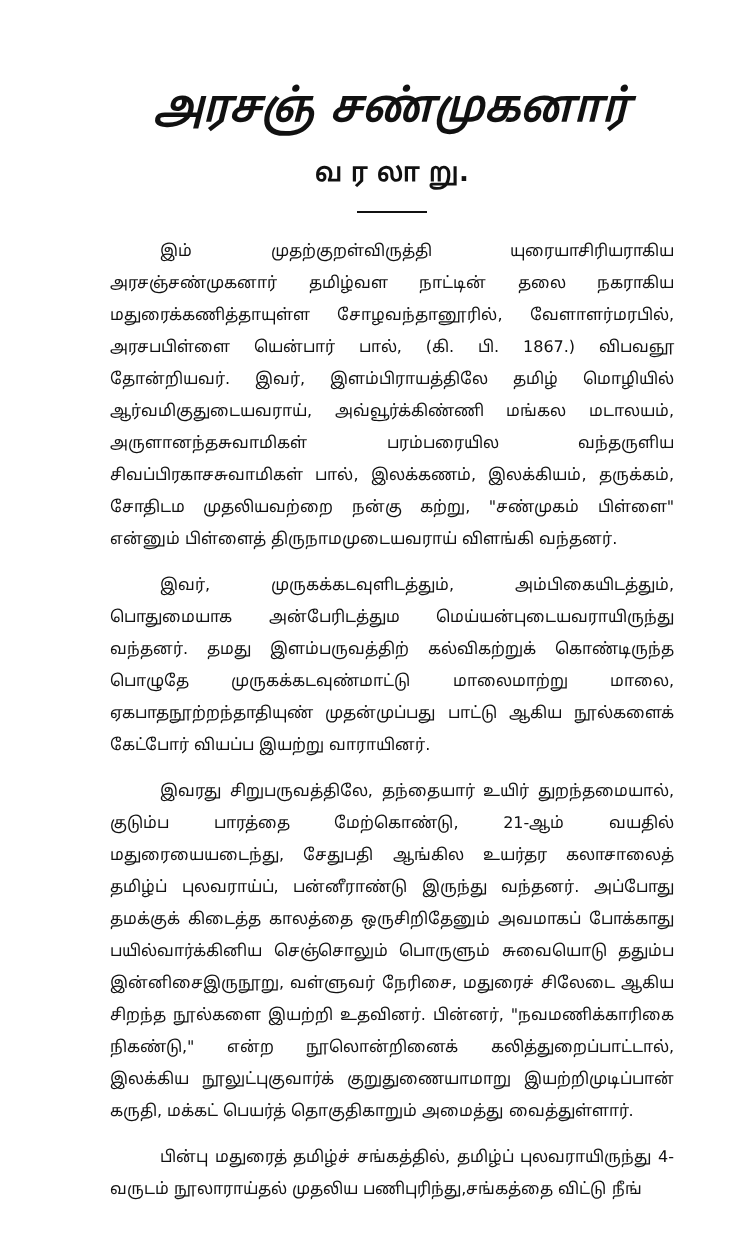அரசஞ் சண்முகனார்
வ ர லா று.
இம் முதற்குறள்விருத்தி யுரையாசிரியராகிய அரசஞ்சண்முகனார் தமிழ்வள நாட்டின் தலை நகராகிய மதுரைக்கணித்தாயுள்ள சோழவந்தானூரில், வேளாளர்மரபில், அரசபபிள்ளை யென்பார் பால், (கி. பி. 1867.) விபவஞூ தோன்றியவர். இவர், இளம்பிராயத்திலே தமிழ் மொழியில் ஆர்வமிகுதுடையவராய், அவ்வூர்க்கிண்ணி மங்கல மடாலயம், அருளானந்தசுவாமிகள் பரம்பரையில வந்தருளிய சிவப்பிரகாசசுவாமிகள் பால், இலக்கணம், இலக்கியம், தருக்கம், சோதிடம முதலியவற்றை நன்கு கற்று, "சண்முகம் பிள்ளை" என்னும் பிள்ளைத் திருநாமமுடையவராய் விளங்கி வந்தனர்.
இவர், முருகக்கடவுளிடத்தும், அம்பிகையிடத்தும், பொதுமையாக அன்பேரிடத்தும மெய்யன்புடையவராயிருந்து வந்தனர். தமது இளம்பருவத்திற் கல்விகற்றுக் கொண்டிருந்த பொழுதே முருகக்கடவுண்மாட்டு மாலைமாற்று மாலை, ஏகபாதநூற்றந்தாதியுண் முதன்முப்பது பாட்டு ஆகிய நூல்களைக் கேட்போர் வியப்ப இயற்று வாராயினர்.
இவரது சிறுபருவத்திலே, தந்தையார் உயிர் துறந்தமையால், குடும்ப பாரத்தை மேற்கொண்டு, 21-ஆம் வயதில் மதுரையையடைந்து, சேதுபதி ஆங்கில உயர்தர கலாசாலைத் தமிழ்ப் புலவராய்ப், பன்னீராண்டு இருந்து வந்தனர். அப்போது தமக்குக் கிடைத்த காலத்தை ஒருசிறிதேனும் அவமாகப் போக்காது பயில்வார்க்கினிய செஞ்சொலும் பொருளும் சுவையொடு ததும்ப இன்னிசைஇருநூறு, வள்ளுவர் நேரிசை, மதுரைச் சிலேடை ஆகிய சிறந்த நூல்களை இயற்றி உதவினர். பின்னர், "நவமணிக்காரிகை நிகண்டு," என்ற நூலொன்றினைக் கலித்துறைப்பாட்டால், இலக்கிய நூலுட்புகுவார்க் குறுதுணையாமாறு இயற்றிமுடிப்பான் கருதி, மக்கட் பெயர்த் தொகுதிகாறும் அமைத்து வைத்துள்ளார்.
பின்பு மதுரைத் தமிழ்ச் சங்கத்தில், தமிழ்ப் புலவராயிருந்து 4-வருடம் நூலாராய்தல் முதலிய பணிபுரிந்து,சங்கத்தை விட்டு நீங்